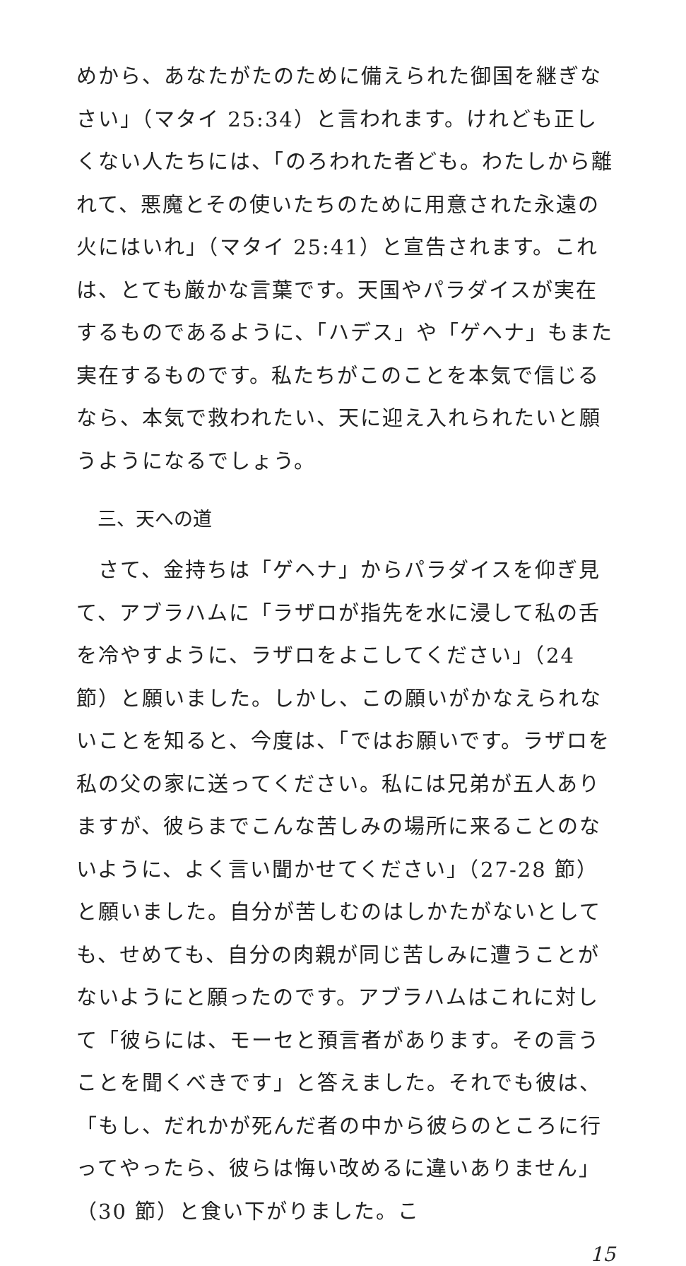めから、あなたがたのために備えられた御国を継ぎなさい」（マタイ 25:34）と言われます。けれども正しくない人たちには、「のろわれた者ども。わたしから離れて、悪魔とその使いたちのために用意された永遠の火にはいれ」（マタイ 25:41）と宣告されます。これは、とても厳かな言葉です。天国やパラダイスが実在するものであるように、「ハデス」や「ゲヘナ」もまた実在するものです。私たちがこのことを本気で信じるなら、本気で救われたい、天に迎え入れられたいと願うようになるでしょう。
三、天への道
　さて、金持ちは「ゲヘナ」からパラダイスを仰ぎ見て、アブラハムに「ラザロが指先を水に浸して私の舌を冷やすように、ラザロをよこしてください」（24 節）と願いました。しかし、この願いがかなえられないことを知ると、今度は、「ではお願いです。ラザロを私の父の家に送ってください。私には兄弟が五人ありますが、彼らまでこんな苦しみの場所に来ることのないように、よく言い聞かせてください」（27-28 節）と願いました。自分が苦しむのはしかたがないとしても、せめても、自分の肉親が同じ苦しみに遭うことがないようにと願ったのです。アブラハムはこれに対して「彼らには、モーセと預言者があります。その言うことを聞くべきです」と答えました。それでも彼は、「もし、だれかが死んだ者の中から彼らのところに行ってやったら、彼らは悔い改めるに違いありません」（30 節）と食い下がりました。こ
15